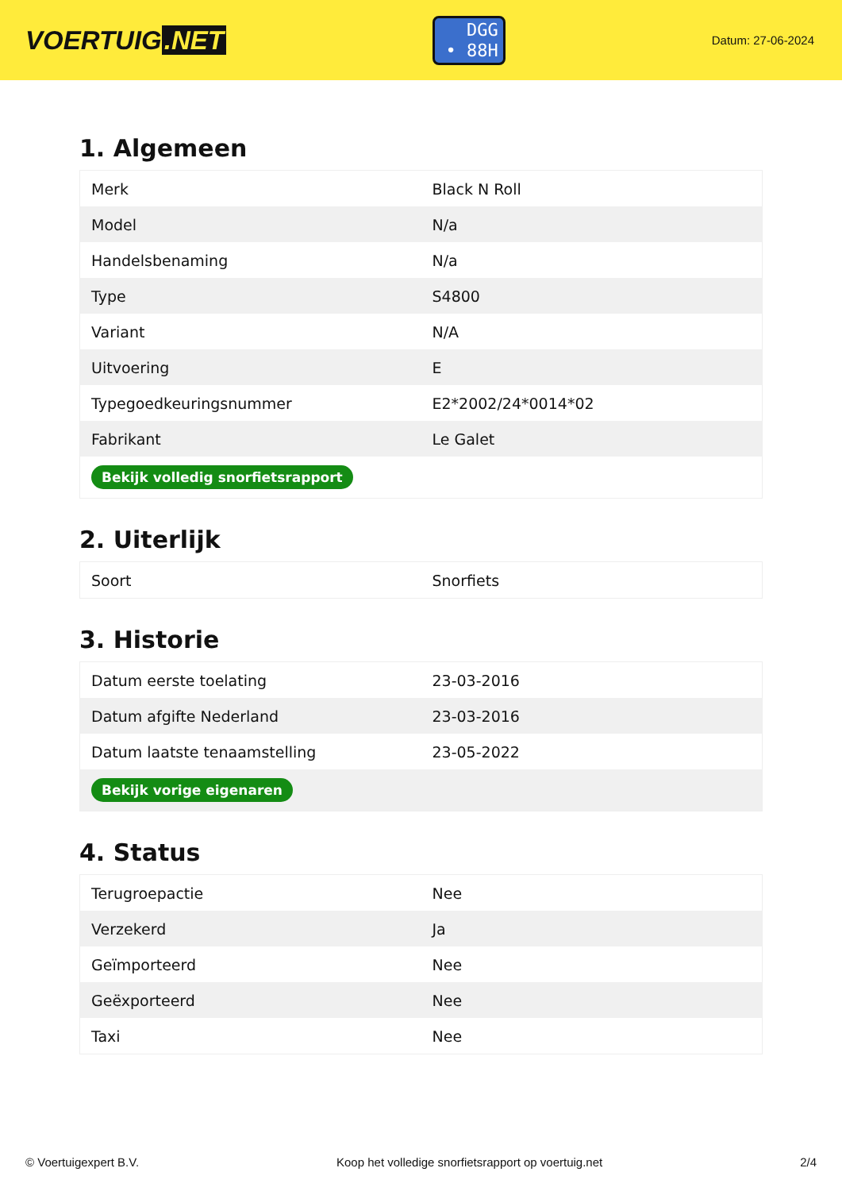VOERTUIG.NET
DGG
• 88H
Datum: 27-06-2024
1. Algemeen
| Merk | Black N Roll |
| Model | N/a |
| Handelsbenaming | N/a |
| Type | S4800 |
| Variant | N/A |
| Uitvoering | E |
| Typegoedkeuringsnummer | E2*2002/24*0014*02 |
| Fabrikant | Le Galet |
| Bekijk volledig snorfietsrapport | |
2. Uiterlijk
| Soort | Snorfiets |
3. Historie
| Datum eerste toelating | 23-03-2016 |
| Datum afgifte Nederland | 23-03-2016 |
| Datum laatste tenaamstelling | 23-05-2022 |
| Bekijk vorige eigenaren | |
4. Status
| Terugroepactie | Nee |
| Verzekerd | Ja |
| Geïmporteerd | Nee |
| Geëxporteerd | Nee |
| Taxi | Nee |
© Voertuigexpert B.V. Koop het volledige snorfietsrapport op voertuig.net 2/4